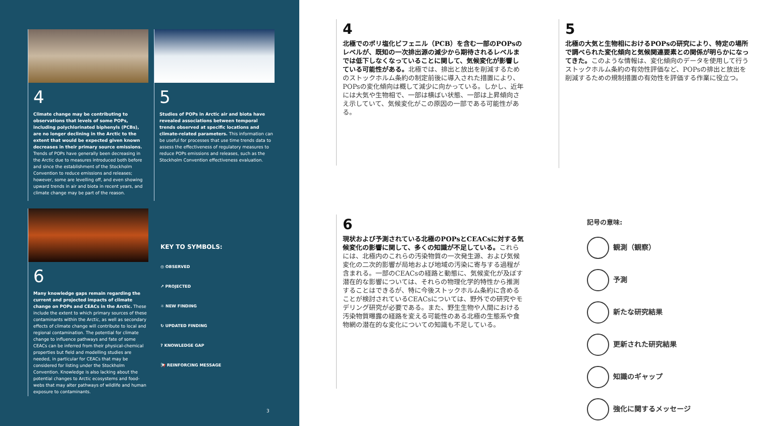4
Climate change may be contributing to observations that levels of some POPs, including polychlorinated biphenyls (PCBs), are no longer declining in the Arctic to the extent that would be expected given known decreases in their primary source emissions. Trends of POPs have generally been decreasing in the Arctic due to measures introduced both before and since the establishment of the Stockholm Convention to reduce emissions and releases; however, some are levelling off, and even showing upward trends in air and biota in recent years, and climate change may be part of the reason.
5
Studies of POPs in Arctic air and biota have revealed associations between temporal trends observed at specific locations and climate-related parameters. This information can be useful for processes that use time trends data to assess the effectiveness of regulatory measures to reduce POPs emissions and releases, such as the Stockholm Convention effectiveness evaluation.
6
Many knowledge gaps remain regarding the current and projected impacts of climate change on POPs and CEACs in the Arctic. These include the extent to which primary sources of these contaminants within the Arctic, as well as secondary effects of climate change will contribute to local and regional contamination. The potential for climate change to influence pathways and fate of some CEACs can be inferred from their physical-chemical properties but field and modelling studies are needed, in particular for CEACs that may be considered for listing under the Stockholm Convention. Knowledge is also lacking about the potential changes to Arctic ecosystems and food-webs that may alter pathways of wildlife and human exposure to contaminants.
KEY TO SYMBOLS:
◎ OBSERVED
↗ PROJECTED
☼ NEW FINDING
↻ UPDATED FINDING
? KNOWLEDGE GAP
📢 REINFORCING MESSAGE
3
4
北極でのポリ塩化ビフェニル（PCB）を含む一部のPOPsのレベルが、既知の一次排出源の減少から期待されるレベルまでは低下しなくなっていることに関して、気候変化が影響している可能性がある。北極では、排出と放出を削減するためのストックホルム条約の制定前後に導入された措置により、POPsの変化傾向は概して減少に向かっている。しかし、近年には大気や生物相で、一部は横ばい状態、一部は上昇傾向さえ示していて、気候変化がこの原因の一部である可能性がある。
5
北極の大気と生物相におけるPOPsの研究により、特定の場所で調べられた変化傾向と気候関連要素との関係が明らかになってきた。このような情報は、変化傾向のデータを使用して行うストックホルム条約の有効性評価など、POPsの排出と放出を削減するための規制措置の有効性を評価する作業に役立つ。
6
現状および予測されている北極のPOPsとCEACsに対する気候変化の影響に関して、多くの知識が不足している。これらには、北極内のこれらの汚染物質の一次発生源、および気候変化の二次的影響が局地および地域の汚染に寄与する過程が含まれる。一部のCEACsの経路と動態に、気候変化が及ぼす潜在的な影響については、それらの物理化学的特性から推測することはできるが、特に今後ストックホルム条約に含めることが検討されているCEACsについては、野外での研究やモデリング研究が必要である。また、野生生物や人間における汚染物質曝露の経路を変える可能性のある北極の生態系や食物網の潜在的な変化についての知識も不足している。
記号の意味:
観測（観察）
予測
新たな研究結果
更新された研究結果
知識のギャップ
強化に関するメッセージ